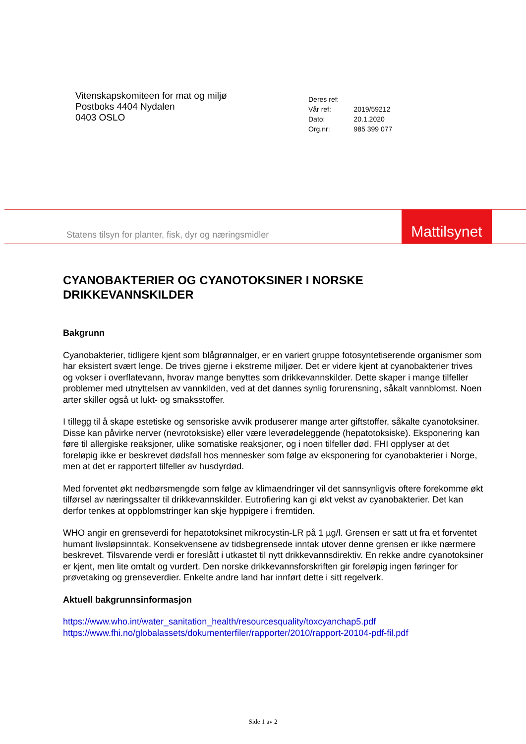Vitenskapskomiteen for mat og miljø
Postboks 4404 Nydalen
0403 OSLO
| Deres ref: | |
| Vår ref: | 2019/59212 |
| Dato: | 20.1.2020 |
| Org.nr: | 985 399 077 |
Statens tilsyn for planter, fisk, dyr og næringsmidler
Mattilsynet
CYANOBAKTERIER OG CYANOTOKSINER I NORSKE DRIKKEVANNSKILDER
Bakgrunn
Cyanobakterier, tidligere kjent som blågrønnalger, er en variert gruppe fotosyntetiserende organismer som har eksistert svært lenge. De trives gjerne i ekstreme miljøer. Det er videre kjent at cyanobakterier trives og vokser i overflatevann, hvorav mange benyttes som drikkevannskilder. Dette skaper i mange tilfeller problemer med utnyttelsen av vannkilden, ved at det dannes synlig forurensning, såkalt vannblomst. Noen arter skiller også ut lukt- og smaksstoffer.
I tillegg til å skape estetiske og sensoriske avvik produserer mange arter giftstoffer, såkalte cyanotoksiner. Disse kan påvirke nerver (nevrotoksiske) eller være leverødeleggende (hepatotoksiske). Eksponering kan føre til allergiske reaksjoner, ulike somatiske reaksjoner, og i noen tilfeller død. FHI opplyser at det foreløpig ikke er beskrevet dødsfall hos mennesker som følge av eksponering for cyanobakterier i Norge, men at det er rapportert tilfeller av husdyrdød.
Med forventet økt nedbørsmengde som følge av klimaendringer vil det sannsynligvis oftere forekomme økt tilførsel av næringssalter til drikkevannskilder. Eutrofiering kan gi økt vekst av cyanobakterier. Det kan derfor tenkes at oppblomstringer kan skje hyppigere i fremtiden.
WHO angir en grenseverdi for hepatotoksinet mikrocystin-LR på 1 µg/l. Grensen er satt ut fra et forventet humant livsløpsinntak. Konsekvensene av tidsbegrensede inntak utover denne grensen er ikke nærmere beskrevet. Tilsvarende verdi er foreslått i utkastet til nytt drikkevannsdirektiv. En rekke andre cyanotoksiner er kjent, men lite omtalt og vurdert. Den norske drikkevannsforskriften gir foreløpig ingen føringer for prøvetaking og grenseverdier. Enkelte andre land har innført dette i sitt regelverk.
Aktuell bakgrunnsinformasjon
https://www.who.int/water_sanitation_health/resourcesquality/toxcyanchap5.pdf
https://www.fhi.no/globalassets/dokumenterfiler/rapporter/2010/rapport-20104-pdf-fil.pdf
Side 1 av 2